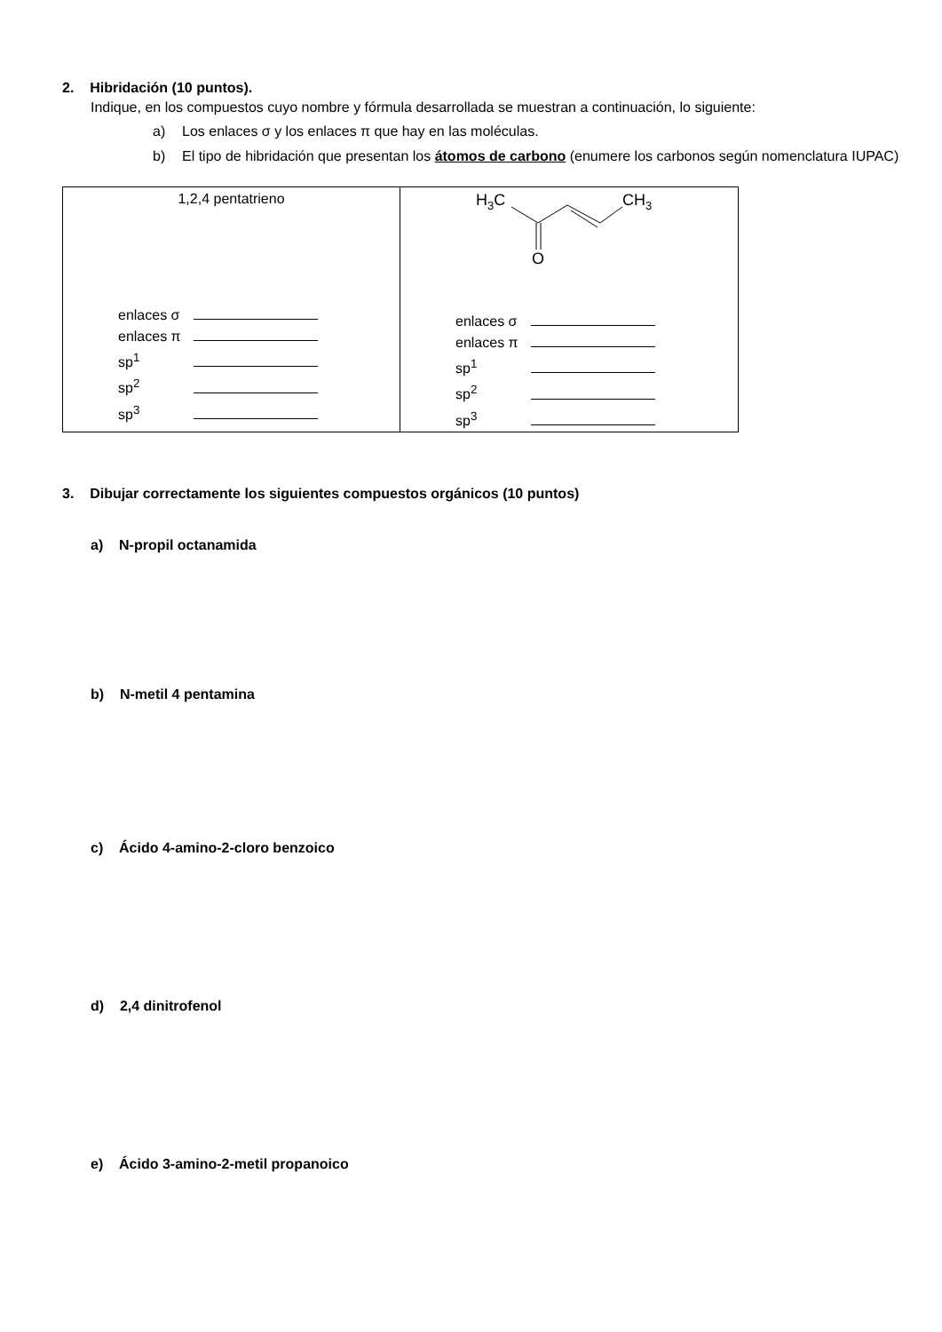2. Hibridación (10 puntos).
Indique, en los compuestos cuyo nombre y fórmula desarrollada se muestran a continuación, lo siguiente:
a) Los enlaces σ y los enlaces π que hay en las moléculas.
b) El tipo de hibridación que presentan los átomos de carbono (enumere los carbonos según nomenclatura IUPAC)
| 1,2,4 pentatrieno enlaces σ enlaces π sp<sup>1</sup> sp<sup>2</sup> sp<sup>3</sup> | H 3 C CH 3 O enlaces σ enlaces π sp<sup>1</sup> sp<sup>2</sup> sp<sup>3</sup> |
3. Dibujar correctamente los siguientes compuestos orgánicos (10 puntos)
a) N-propil octanamida
b) N-metil 4 pentamina
c) Ácido 4-amino-2-cloro benzoico
d) 2,4 dinitrofenol
e) Ácido 3-amino-2-metil propanoico